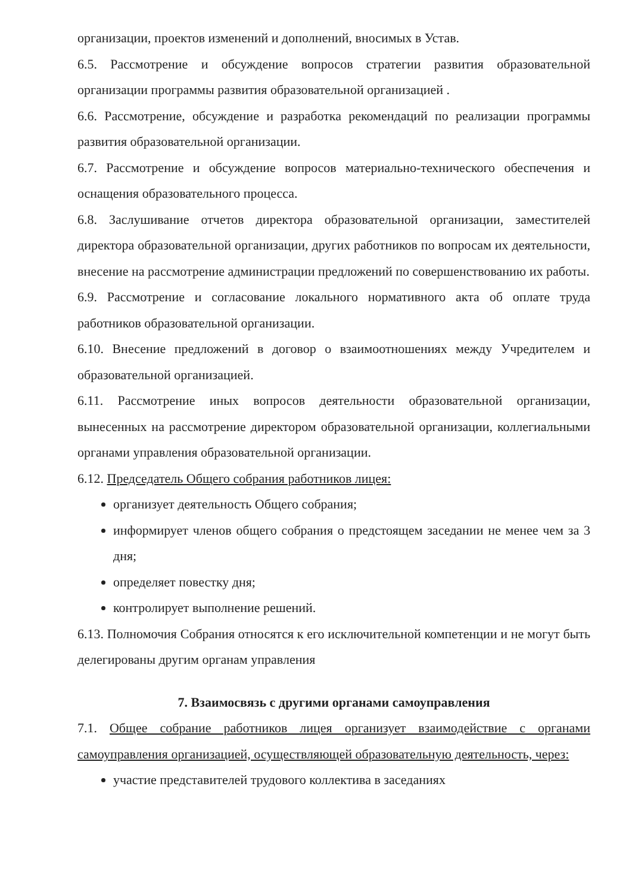организации, проектов изменений и дополнений, вносимых в Устав.
6.5. Рассмотрение и обсуждение вопросов стратегии развития образовательной организации программы развития образовательной организацией .
6.6. Рассмотрение, обсуждение и разработка рекомендаций по реализации программы развития образовательной организации.
6.7. Рассмотрение и обсуждение вопросов материально-технического обеспечения и оснащения образовательного процесса.
6.8. Заслушивание отчетов директора образовательной организации, заместителей директора образовательной организации, других работников по вопросам их деятельности, внесение на рассмотрение администрации предложений по совершенствованию их работы.
6.9. Рассмотрение и согласование локального нормативного акта об оплате труда работников образовательной организации.
6.10. Внесение предложений в договор о взаимоотношениях между Учредителем и образовательной организацией.
6.11. Рассмотрение иных вопросов деятельности образовательной организации, вынесенных на рассмотрение директором образовательной организации, коллегиальными органами управления образовательной организации.
6.12. Председатель Общего собрания работников лицея:
организует деятельность Общего собрания;
информирует членов общего собрания о предстоящем заседании не менее чем за 3 дня;
определяет повестку дня;
контролирует выполнение решений.
6.13. Полномочия Собрания относятся к его исключительной компетенции и не могут быть делегированы другим органам управления
7. Взаимосвязь с другими органами самоуправления
7.1. Общее собрание работников лицея организует взаимодействие с органами самоуправления организацией, осуществляющей образовательную деятельность, через:
участие представителей трудового коллектива в заседаниях